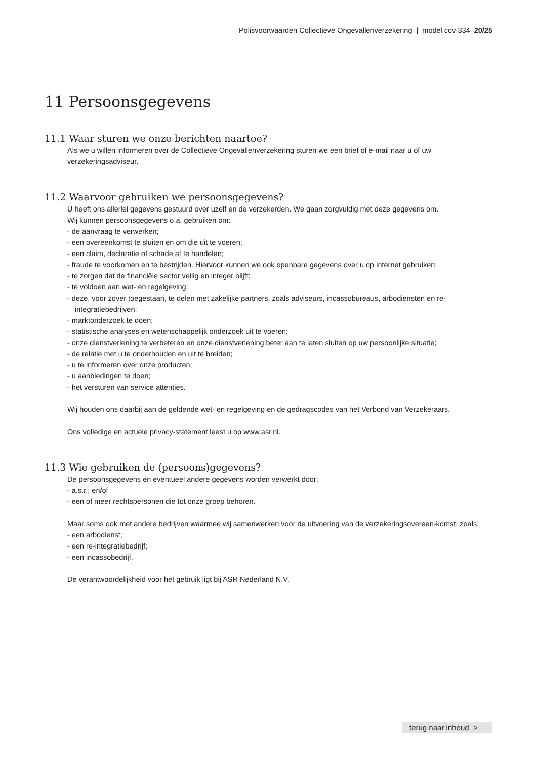Polisvoorwaarden Collectieve Ongevallenverzekering | model cov 334 20/25
11 Persoonsgegevens
11.1 Waar sturen we onze berichten naartoe?
Als we u willen informeren over de Collectieve Ongevallenverzekering sturen we een brief of e-mail naar u of uw verzekeringsadviseur.
11.2 Waarvoor gebruiken we persoonsgegevens?
U heeft ons allerlei gegevens gestuurd over uzelf en de verzekerden. We gaan zorgvuldig met deze gegevens om.
Wij kunnen persoonsgegevens o.a. gebruiken om:
- de aanvraag te verwerken;
- een overeenkomst te sluiten en om die uit te voeren;
- een claim, declaratie of schade af te handelen;
- fraude te voorkomen en te bestrijden. Hiervoor kunnen we ook openbare gegevens over u op internet gebruiken;
- te zorgen dat de financiële sector veilig en integer blijft;
- te voldoen aan wet- en regelgeving;
- deze, voor zover toegestaan, te delen met zakelijke partners, zoals adviseurs, incassobureaus, arbodiensten en re-integratiebedrijven;
- marktonderzoek te doen;
- statistische analyses en wetenschappelijk onderzoek uit te voeren;
- onze dienstverlening te verbeteren en onze dienstverlening beter aan te laten sluiten op uw persoonlijke situatie;
- de relatie met u te onderhouden en uit te breiden;
- u te informeren over onze producten;
- u aanbiedingen te doen;
- het versturen van service attenties.
Wij houden ons daarbij aan de geldende wet- en regelgeving en de gedragscodes van het Verbond van Verzekeraars.
Ons volledige en actuele privacy-statement leest u op www.asr.nl.
11.3 Wie gebruiken de (persoons)gegevens?
De persoonsgegevens en eventueel andere gegevens worden verwerkt door:
- a.s.r.; en/of
- een of meer rechtspersonen die tot onze groep behoren.
Maar soms ook met andere bedrijven waarmee wij samenwerken voor de uitvoering van de verzekeringsovereen-komst, zoals:
- een arbodienst;
- een re-integratiebedrijf;
- een incassobedrijf.
De verantwoordelijkheid voor het gebruik ligt bij ASR Nederland N.V.
terug naar inhoud >